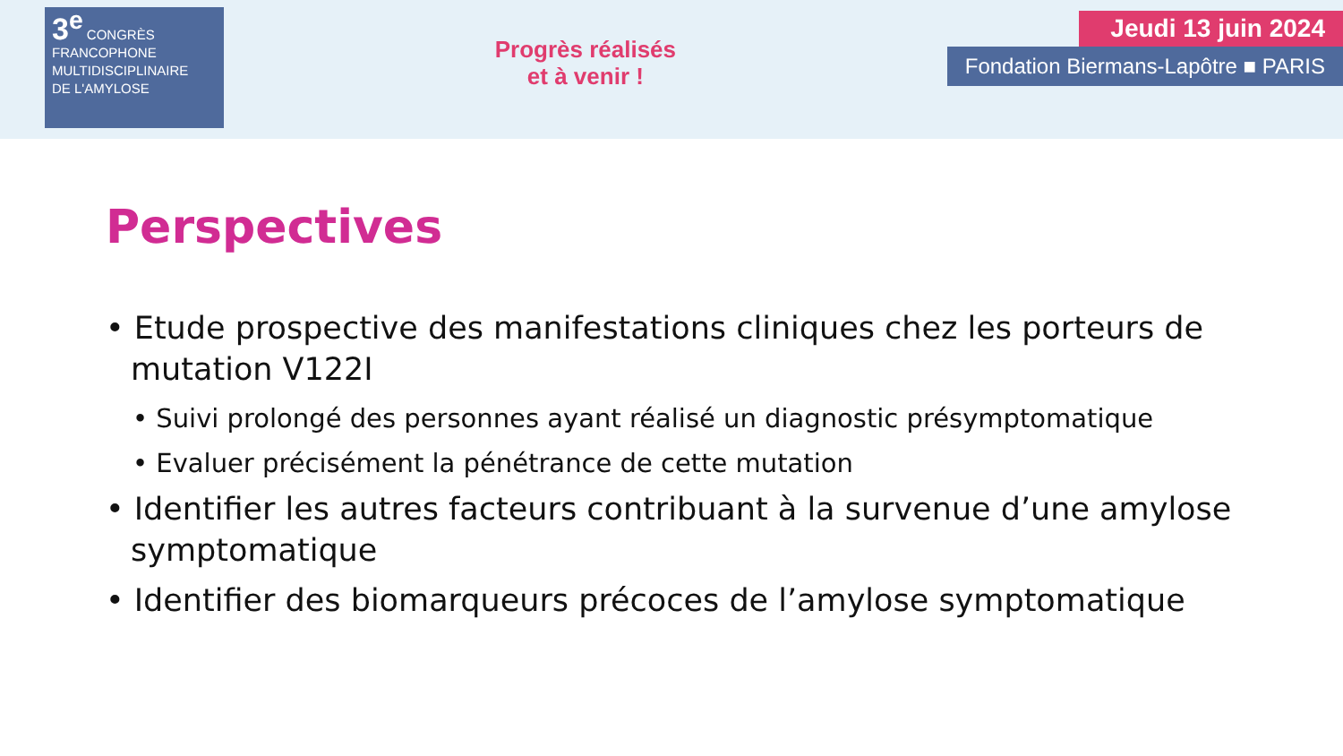3<sup>e</sup> CONGRÈS
FRANCOPHONE
MULTIDISCIPLINAIRE
DE L'AMYLOSE
Progrès réalisés
et à venir !
Jeudi 13 juin 2024
Fondation Biermans-Lapôtre ■ PARIS
Perspectives
• Etude prospective des manifestations cliniques chez les porteurs de mutation V122I
• Suivi prolongé des personnes ayant réalisé un diagnostic présymptomatique
• Evaluer précisément la pénétrance de cette mutation
• Identifier les autres facteurs contribuant à la survenue d’une amylose symptomatique
• Identifier des biomarqueurs précoces de l’amylose symptomatique